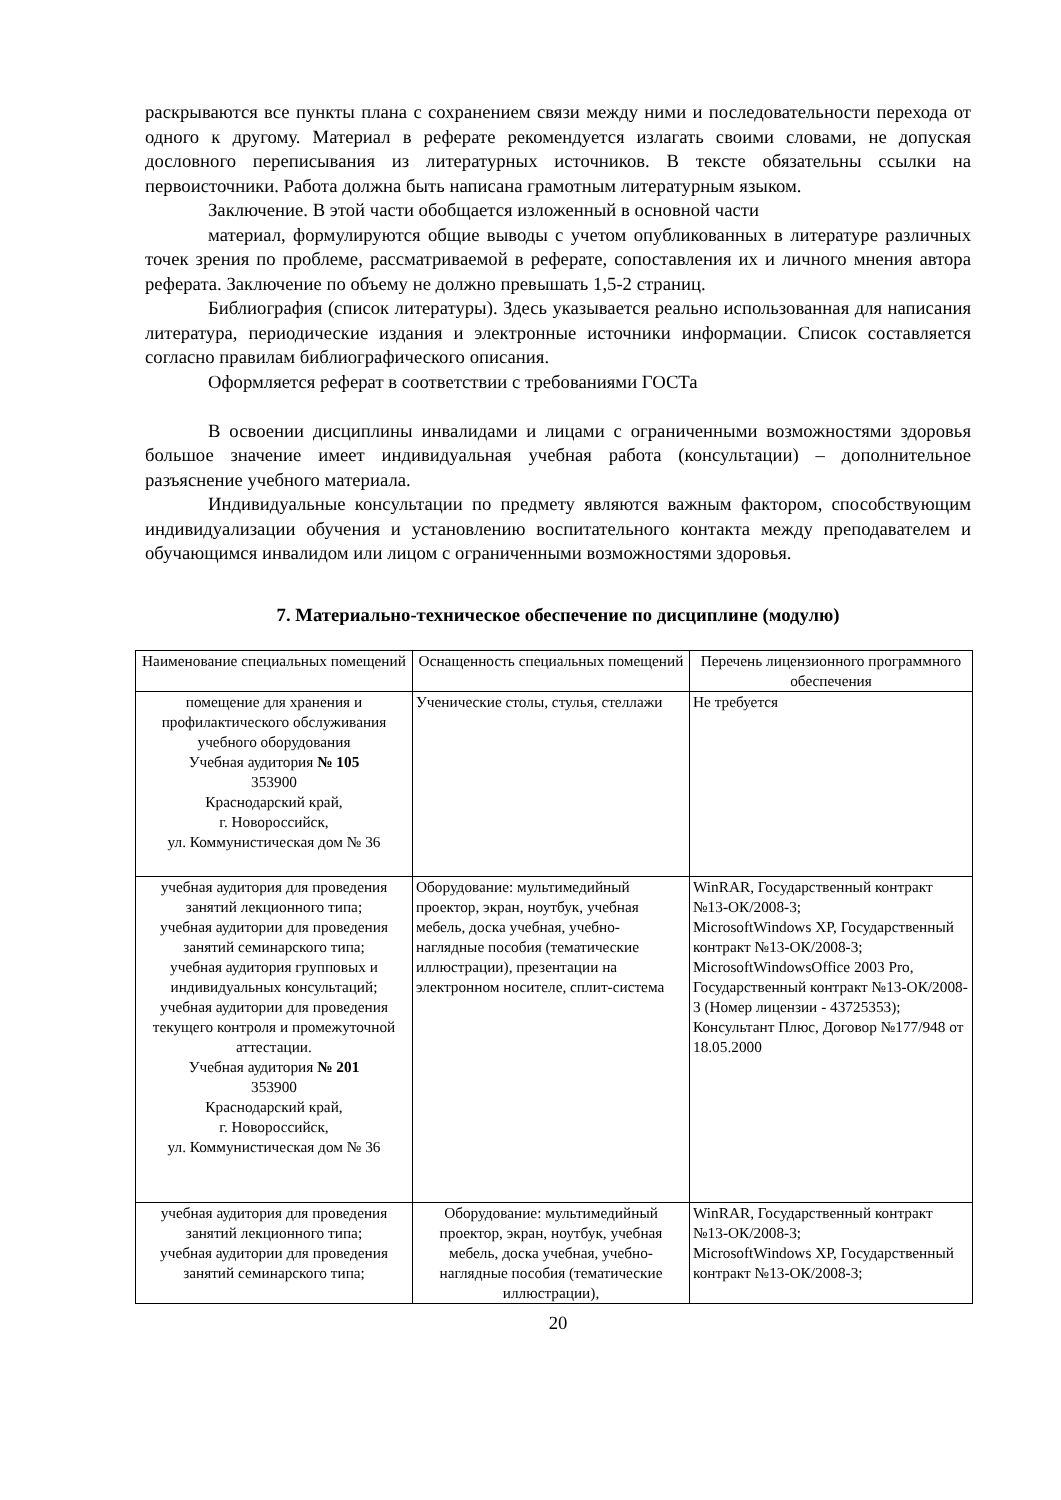раскрываются все пункты плана с сохранением связи между ними и последовательности перехода от одного к другому. Материал в реферате рекомендуется излагать своими словами, не допуская дословного переписывания из литературных источников. В тексте обязательны ссылки на первоисточники. Работа должна быть написана грамотным литературным языком.
Заключение. В этой части обобщается изложенный в основной части
материал, формулируются общие выводы с учетом опубликованных в литературе различных точек зрения по проблеме, рассматриваемой в реферате, сопоставления их и личного мнения автора реферата. Заключение по объему не должно превышать 1,5-2 страниц.
Библиография (список литературы). Здесь указывается реально использованная для написания литература, периодические издания и электронные источники информации. Список составляется согласно правилам библиографического описания.
Оформляется реферат в соответствии с требованиями ГОСТа
В освоении дисциплины инвалидами и лицами с ограниченными возможностями здоровья большое значение имеет индивидуальная учебная работа (консультации) – дополнительное разъяснение учебного материала.
Индивидуальные консультации по предмету являются важным фактором, способствующим индивидуализации обучения и установлению воспитательного контакта между преподавателем и обучающимся инвалидом или лицом с ограниченными возможностями здоровья.
7. Материально-техническое обеспечение по дисциплине (модулю)
| Наименование специальных помещений | Оснащенность специальных помещений | Перечень лицензионного программного обеспечения |
| --- | --- | --- |
| помещение для хранения и профилактического обслуживания учебного оборудования Учебная аудитория № 105 353900 Краснодарский край, г. Новороссийск, ул. Коммунистическая дом № 36 | Ученические столы, стулья, стеллажи | Не требуется |
| учебная аудитория для проведения занятий лекционного типа; учебная аудитории для проведения занятий семинарского типа; учебная аудитория групповых и индивидуальных консультаций; учебная аудитории для проведения текущего контроля и промежуточной аттестации. Учебная аудитория № 201 353900 Краснодарский край, г. Новороссийск, ул. Коммунистическая дом № 36 | Оборудование: мультимедийный проектор, экран, ноутбук, учебная мебель, доска учебная, учебно-наглядные пособия (тематические иллюстрации), презентации на электронном носителе, сплит-система | WinRAR, Государственный контракт №13-ОК/2008-3; MicrosoftWindows XP, Государственный контракт №13-ОК/2008-3; MicrosoftWindowsOffice 2003 Pro, Государственный контракт №13-ОК/2008-3 (Номер лицензии - 43725353); Консультант Плюс, Договор №177/948 от 18.05.2000 |
| учебная аудитория для проведения занятий лекционного типа; учебная аудитории для проведения занятий семинарского типа; | Оборудование: мультимедийный проектор, экран, ноутбук, учебная мебель, доска учебная, учебно-наглядные пособия (тематические иллюстрации), | WinRAR, Государственный контракт №13-ОК/2008-3; MicrosoftWindows XP, Государственный контракт №13-ОК/2008-3; |
20